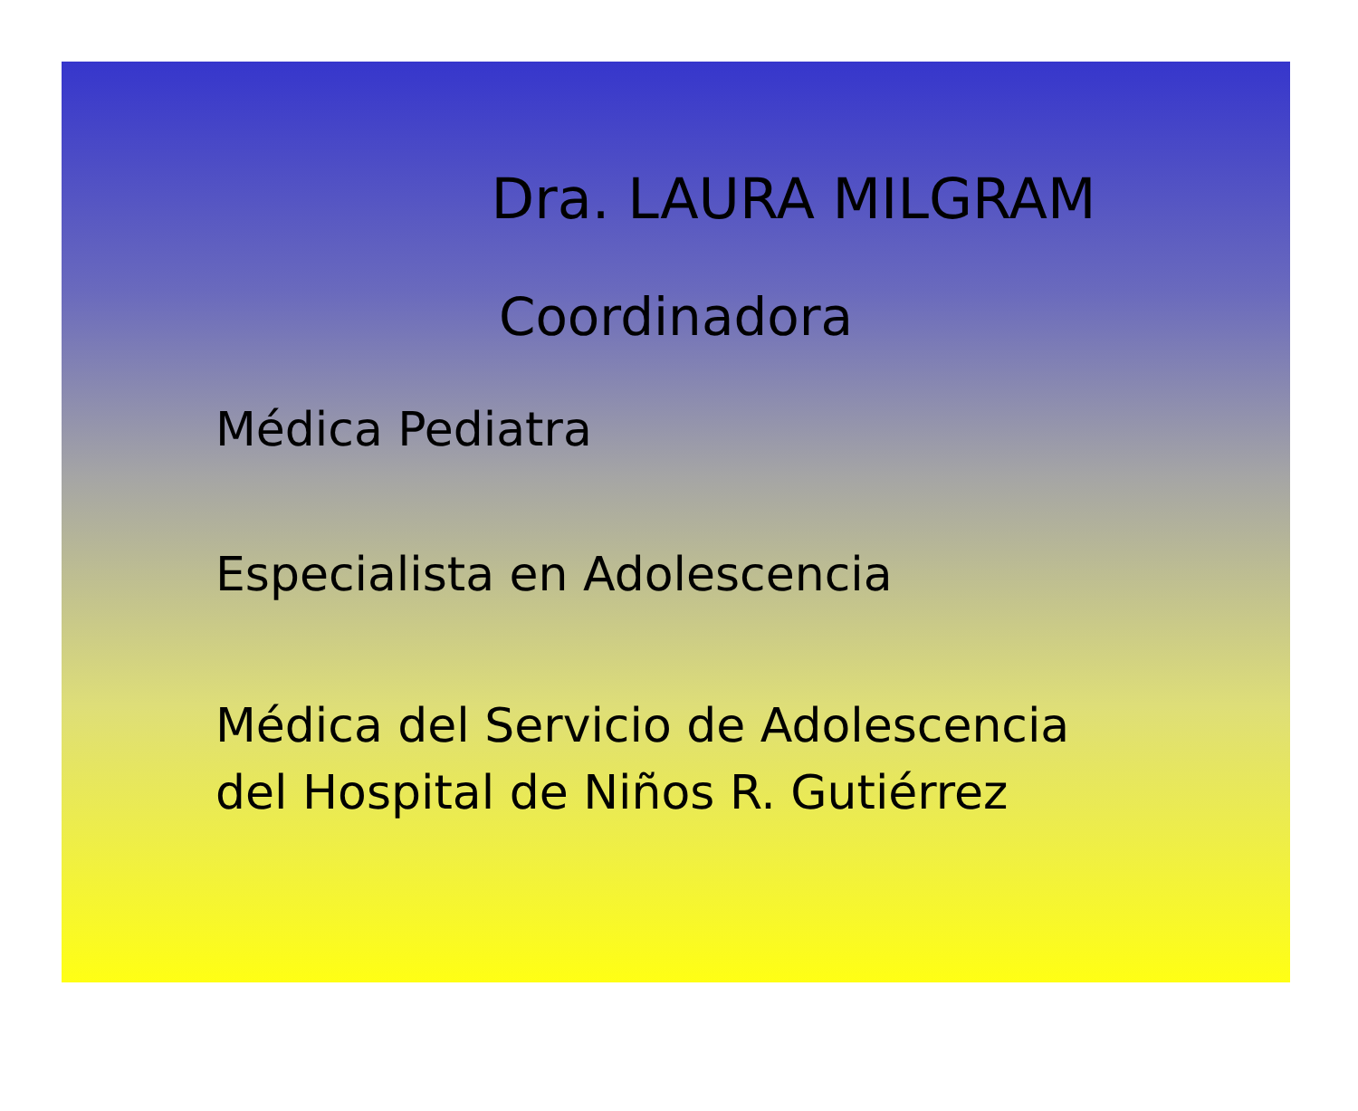Dra. LAURA MILGRAM
Coordinadora
Médica Pediatra
Especialista en Adolescencia
Médica del Servicio de Adolescencia
del Hospital de Niños R. Gutiérrez